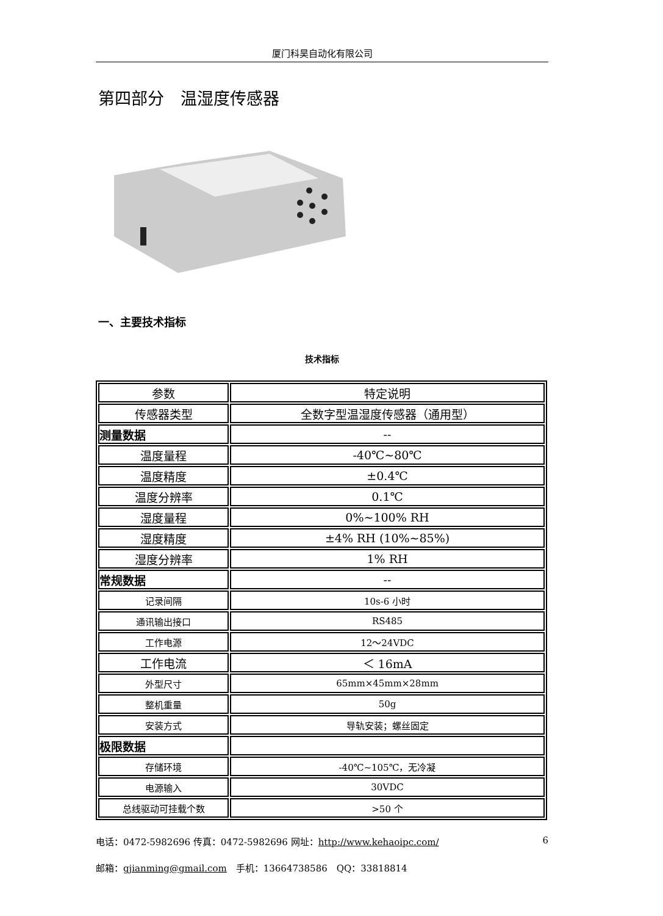厦门科昊自动化有限公司
第四部分　温湿度传感器
一、主要技术指标
技术指标
| 参数 | 特定说明 |
| --- | --- |
| 传感器类型 | 全数字型温湿度传感器（通用型） |
| 测量数据 | -- |
| 温度量程 | -40℃~80℃ |
| 温度精度 | ±0.4℃ |
| 温度分辨率 | 0.1℃ |
| 湿度量程 | 0%~100% RH |
| 湿度精度 | ±4% RH (10%~85%) |
| 湿度分辨率 | 1% RH |
| 常规数据 | -- |
| 记录间隔 | 10s-6 小时 |
| 通讯输出接口 | RS485 |
| 工作电源 | 12～24VDC |
| 工作电流 | ＜ 16mA |
| 外型尺寸 | 65mm×45mm×28mm |
| 整机重量 | 50g |
| 安装方式 | 导轨安装；螺丝固定 |
| 极限数据 | |
| 存储环境 | -40℃~105℃，无冷凝 |
| 电源输入 | 30VDC |
| 总线驱动可挂载个数 | >50 个 |
电话：0472-5982696 传真：0472-5982696 网址：http://www.kehaoipc.com/ 6
邮箱：gjianming@gmail.com　手机：13664738586　QQ：33818814